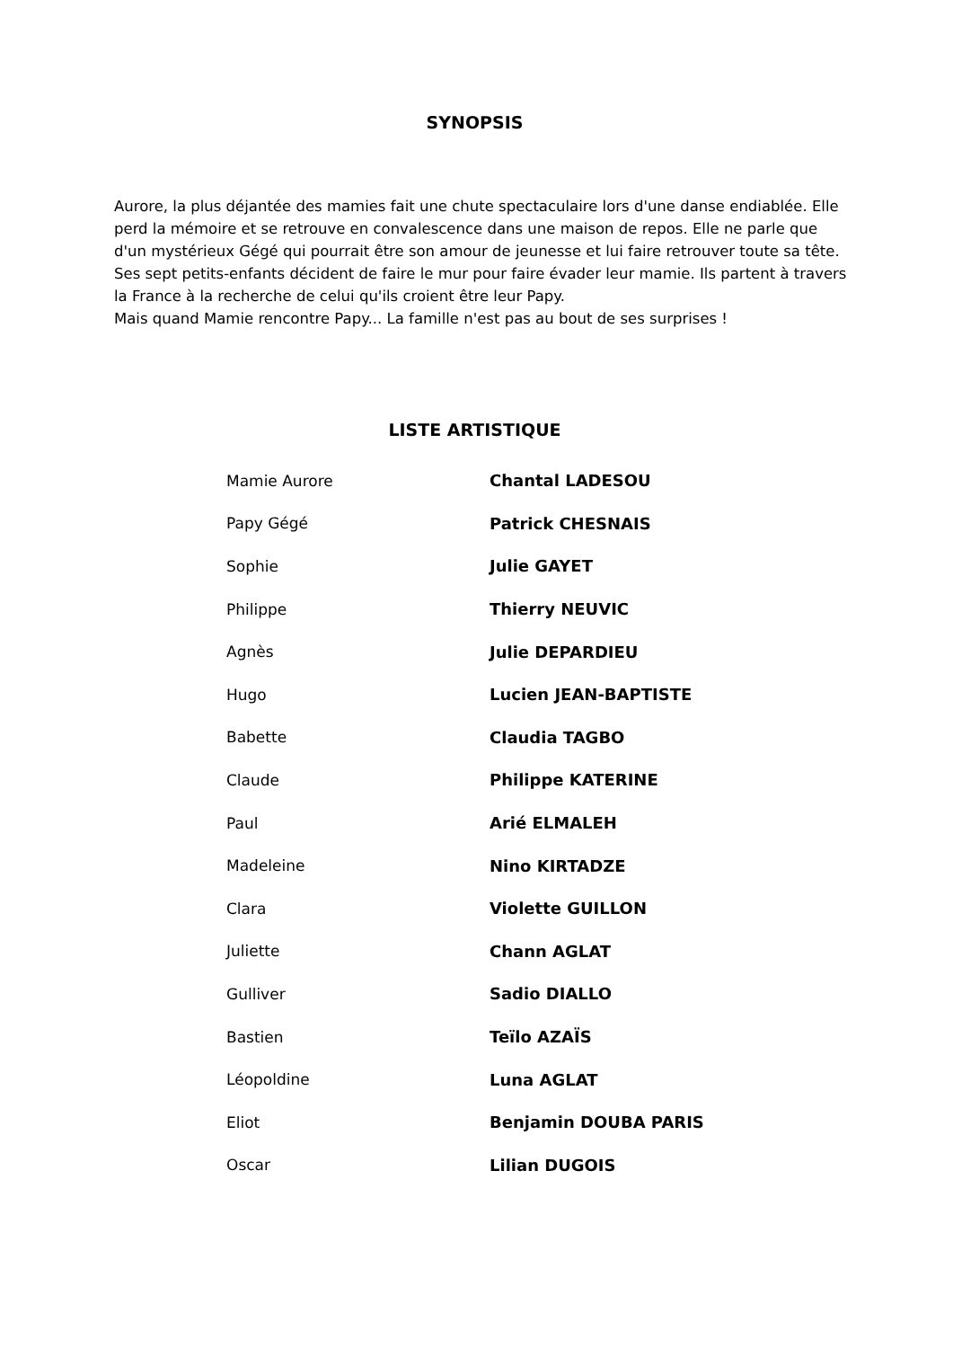SYNOPSIS
Aurore, la plus déjantée des mamies fait une chute spectaculaire lors d'une danse endiablée. Elle perd la mémoire et se retrouve en convalescence dans une maison de repos. Elle ne parle que d'un mystérieux Gégé qui pourrait être son amour de jeunesse et lui faire retrouver toute sa tête. Ses sept petits-enfants décident de faire le mur pour faire évader leur mamie. Ils partent à travers la France à la recherche de celui qu'ils croient être leur Papy.
Mais quand Mamie rencontre Papy... La famille n'est pas au bout de ses surprises !
LISTE ARTISTIQUE
| Mamie Aurore | Chantal LADESOU |
| Papy Gégé | Patrick CHESNAIS |
| Sophie | Julie GAYET |
| Philippe | Thierry NEUVIC |
| Agnès | Julie DEPARDIEU |
| Hugo | Lucien JEAN-BAPTISTE |
| Babette | Claudia TAGBO |
| Claude | Philippe KATERINE |
| Paul | Arié ELMALEH |
| Madeleine | Nino KIRTADZE |
| Clara | Violette GUILLON |
| Juliette | Chann AGLAT |
| Gulliver | Sadio DIALLO |
| Bastien | Teïlo AZAÏS |
| Léopoldine | Luna AGLAT |
| Eliot | Benjamin DOUBA PARIS |
| Oscar | Lilian DUGOIS |